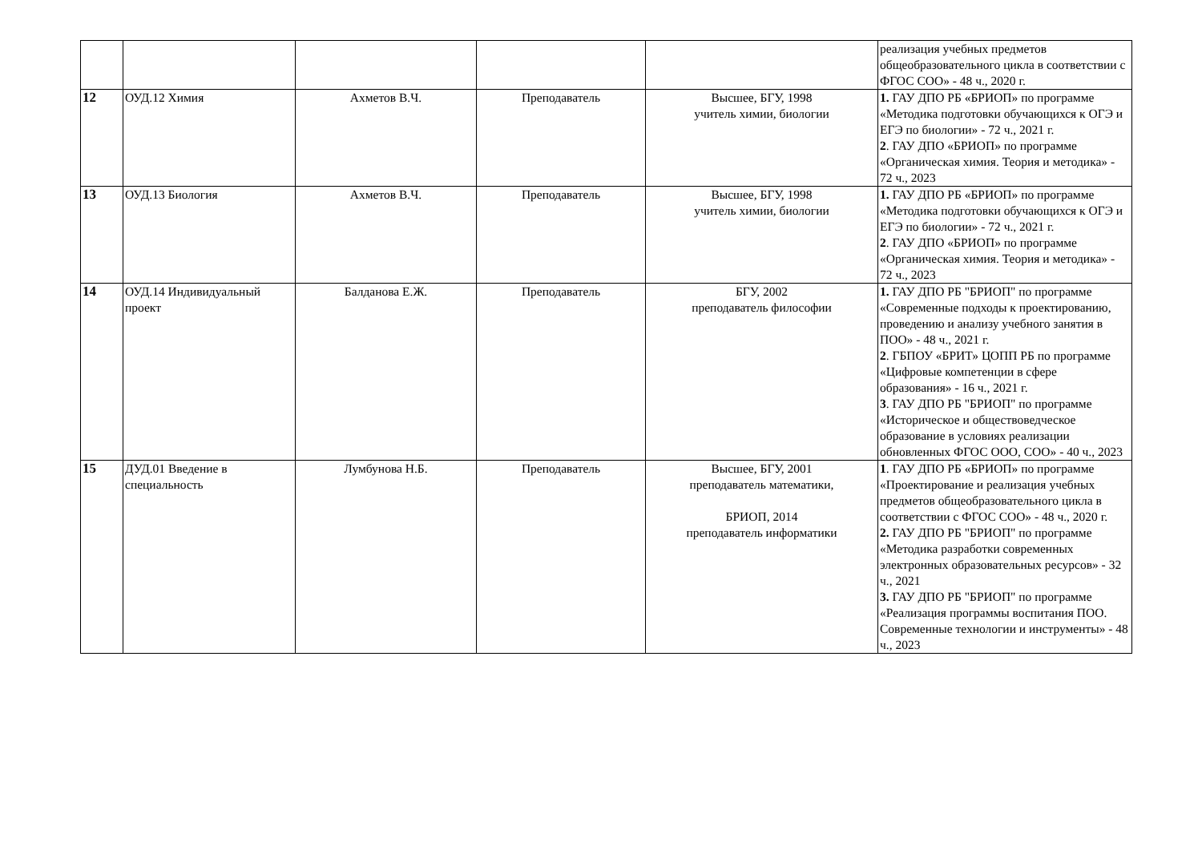| | | | | | реализация учебных предметов общеобразовательного цикла в соответствии с ФГОС СОО» - 48 ч., 2020 г. |
| 12 | ОУД.12 Химия | Ахметов В.Ч. | Преподаватель | Высшее, БГУ, 1998 учитель химии, биологии | 1. ГАУ ДПО РБ «БРИОП» по программе «Методика подготовки обучающихся к ОГЭ и ЕГЭ по биологии» - 72 ч., 2021 г. 2 . ГАУ ДПО «БРИОП» по программе «Органическая химия. Теория и методика» - 72 ч., 2023 |
| 13 | ОУД.13 Биология | Ахметов В.Ч. | Преподаватель | Высшее, БГУ, 1998 учитель химии, биологии | 1. ГАУ ДПО РБ «БРИОП» по программе «Методика подготовки обучающихся к ОГЭ и ЕГЭ по биологии» - 72 ч., 2021 г. 2 . ГАУ ДПО «БРИОП» по программе «Органическая химия. Теория и методика» - 72 ч., 2023 |
| 14 | ОУД.14 Индивидуальный проект | Балданова Е.Ж. | Преподаватель | БГУ, 2002 преподаватель философии | 1. ГАУ ДПО РБ "БРИОП" по программе «Современные подходы к проектированию, проведению и анализу учебного занятия в ПОО» - 48 ч., 2021 г. 2 . ГБПОУ «БРИТ» ЦОПП РБ по программе «Цифровые компетенции в сфере образования» - 16 ч., 2021 г. 3 . ГАУ ДПО РБ "БРИОП" по программе «Историческое и обществоведческое образование в условиях реализации обновленных ФГОС ООО, СОО» - 40 ч., 2023 |
| 15 | ДУД.01 Введение в специальность | Лумбунова Н.Б. | Преподаватель | Высшее, БГУ, 2001 преподаватель математики, БРИОП, 2014 преподаватель информатики | 1 . ГАУ ДПО РБ «БРИОП» по программе «Проектирование и реализация учебных предметов общеобразовательного цикла в соответствии с ФГОС СОО» - 48 ч., 2020 г. 2. ГАУ ДПО РБ "БРИОП" по программе «Методика разработки современных электронных образовательных ресурсов» - 32 ч., 2021 3. ГАУ ДПО РБ "БРИОП" по программе «Реализация программы воспитания ПОО. Современные технологии и инструменты» - 48 ч., 2023 |